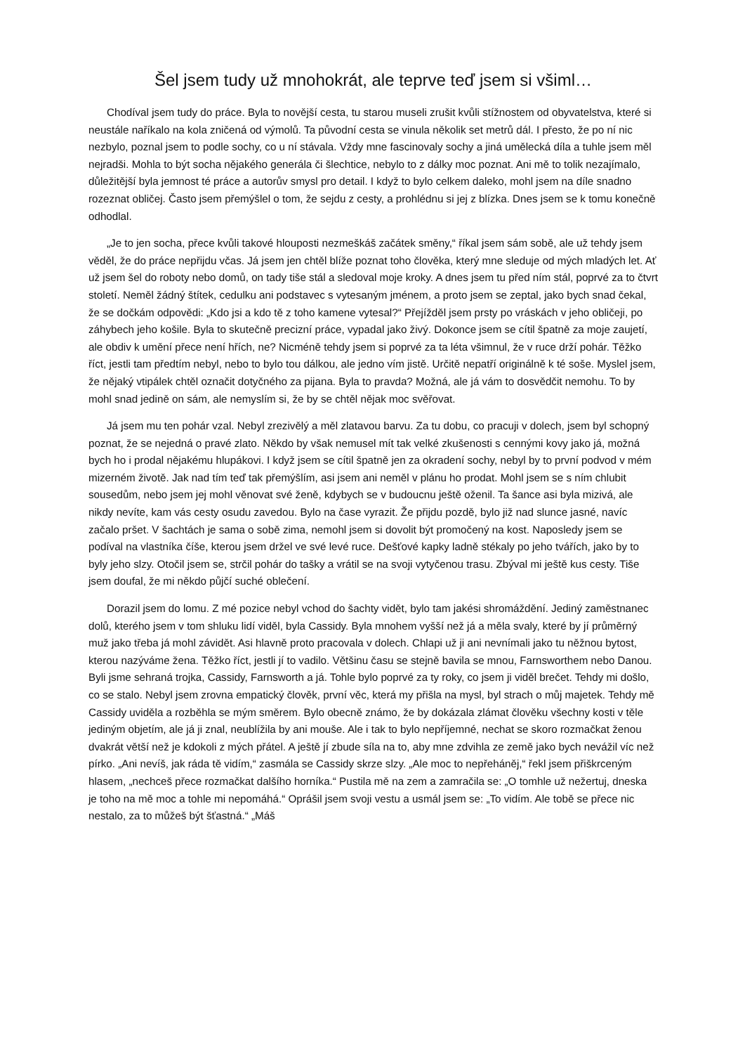Šel jsem tudy už mnohokrát, ale teprve teď jsem si všiml…
Chodíval jsem tudy do práce. Byla to novější cesta, tu starou museli zrušit kvůli stížnostem od obyvatelstva, které si neustále naříkalo na kola zničená od výmolů. Ta původní cesta se vinula několik set metrů dál. I přesto, že po ní nic nezbylo, poznal jsem to podle sochy, co u ní stávala. Vždy mne fascinovaly sochy a jiná umělecká díla a tuhle jsem měl nejradši. Mohla to být socha nějakého generála či šlechtice, nebylo to z dálky moc poznat. Ani mě to tolik nezajímalo, důležitější byla jemnost té práce a autorův smysl pro detail. I když to bylo celkem daleko, mohl jsem na díle snadno rozeznat obličej. Často jsem přemýšlel o tom, že sejdu z cesty, a prohlédnu si jej z blízka. Dnes jsem se k tomu konečně odhodlal.
„Je to jen socha, přece kvůli takové hlouposti nezmeškáš začátek směny,“ říkal jsem sám sobě, ale už tehdy jsem věděl, že do práce nepřijdu včas. Já jsem jen chtěl blíže poznat toho člověka, který mne sleduje od mých mladých let. Ať už jsem šel do roboty nebo domů, on tady tiše stál a sledoval moje kroky. A dnes jsem tu před ním stál, poprvé za to čtvrt století. Neměl žádný štítek, cedulku ani podstavec s vytesaným jménem, a proto jsem se zeptal, jako bych snad čekal, že se dočkám odpovědi: „Kdo jsi a kdo tě z toho kamene vytesal?“ Přejížděl jsem prsty po vráskách v jeho obličeji, po záhybech jeho košile. Byla to skutečně precizní práce, vypadal jako živý. Dokonce jsem se cítil špatně za moje zaujetí, ale obdiv k umění přece není hřích, ne? Nicméně tehdy jsem si poprvé za ta léta všimnul, že v ruce drží pohár. Těžko říct, jestli tam předtím nebyl, nebo to bylo tou dálkou, ale jedno vím jistě. Určitě nepatří originálně k té soše. Myslel jsem, že nějaký vtipálek chtěl označit dotyčného za pijana. Byla to pravda? Možná, ale já vám to dosvědčit nemohu. To by mohl snad jedině on sám, ale nemyslím si, že by se chtěl nějak moc svěřovat.
Já jsem mu ten pohár vzal. Nebyl zrezivělý a měl zlatavou barvu. Za tu dobu, co pracuji v dolech, jsem byl schopný poznat, že se nejedná o pravé zlato. Někdo by však nemusel mít tak velké zkušenosti s cennými kovy jako já, možná bych ho i prodal nějakému hlupákovi. I když jsem se cítil špatně jen za okradení sochy, nebyl by to první podvod v mém mizerném životě. Jak nad tím teď tak přemýšlím, asi jsem ani neměl v plánu ho prodat. Mohl jsem se s ním chlubit sousedům, nebo jsem jej mohl věnovat své ženě, kdybych se v budoucnu ještě oženil. Ta šance asi byla mizivá, ale nikdy nevíte, kam vás cesty osudu zavedou. Bylo na čase vyrazit. Že přijdu pozdě, bylo již nad slunce jasné, navíc začalo pršet. V šachtách je sama o sobě zima, nemohl jsem si dovolit být promočený na kost. Naposledy jsem se podíval na vlastníka číše, kterou jsem držel ve své levé ruce. Dešťové kapky ladně stékaly po jeho tvářích, jako by to byly jeho slzy. Otočil jsem se, strčil pohár do tašky a vrátil se na svoji vytyčenou trasu. Zbýval mi ještě kus cesty. Tiše jsem doufal, že mi někdo půjčí suché oblečení.
Dorazil jsem do lomu. Z mé pozice nebyl vchod do šachty vidět, bylo tam jakési shromáždění. Jediný zaměstnanec dolů, kterého jsem v tom shluku lidí viděl, byla Cassidy. Byla mnohem vyšší než já a měla svaly, které by jí průměrný muž jako třeba já mohl závidět. Asi hlavně proto pracovala v dolech. Chlapi už ji ani nevnímali jako tu něžnou bytost, kterou nazýváme žena. Těžko říct, jestli jí to vadilo. Většinu času se stejně bavila se mnou, Farnsworthem nebo Danou. Byli jsme sehraná trojka, Cassidy, Farnsworth a já. Tohle bylo poprvé za ty roky, co jsem ji viděl brečet. Tehdy mi došlo, co se stalo. Nebyl jsem zrovna empatický člověk, první věc, která my přišla na mysl, byl strach o můj majetek. Tehdy mě Cassidy uviděla a rozběhla se mým směrem. Bylo obecně známo, že by dokázala zlámat člověku všechny kosti v těle jediným objetím, ale já ji znal, neublížila by ani mouše. Ale i tak to bylo nepříjemné, nechat se skoro rozmačkat ženou dvakrát větší než je kdokoli z mých přátel. A ještě jí zbude síla na to, aby mne zdvihla ze země jako bych nevážil víc než pírko. „Ani nevíš, jak ráda tě vidím,“ zasmála se Cassidy skrze slzy. „Ale moc to nepřeháněj,“ řekl jsem přiškrceným hlasem, „nechceš přece rozmačkat dalšího horníka.“ Pustila mě na zem a zamračila se: „O tomhle už nežertuj, dneska je toho na mě moc a tohle mi nepomáhá.“ Oprášil jsem svoji vestu a usmál jsem se: „To vidím. Ale tobě se přece nic nestalo, za to můžeš být šťastná.“ „Máš